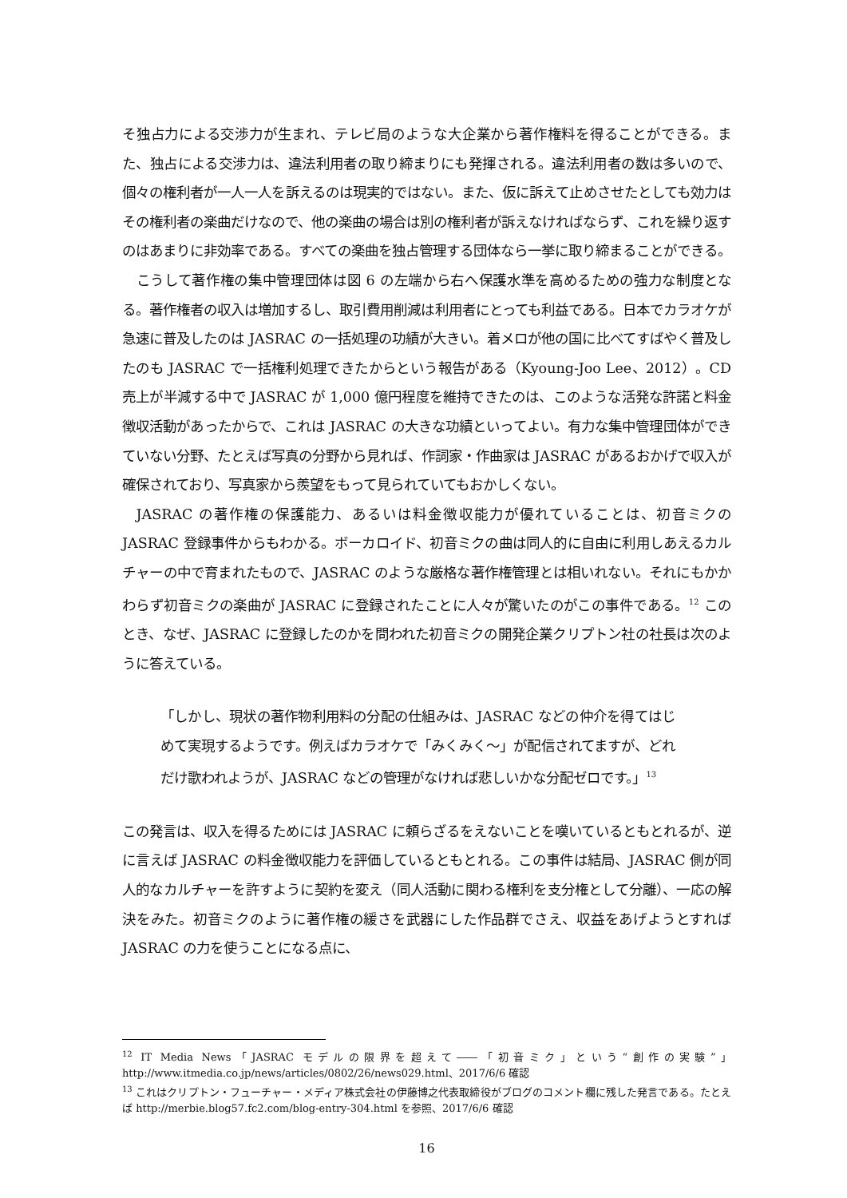そ独占力による交渉力が生まれ、テレビ局のような大企業から著作権料を得ることができる。また、独占による交渉力は、違法利用者の取り締まりにも発揮される。違法利用者の数は多いので、個々の権利者が一人一人を訴えるのは現実的ではない。また、仮に訴えて止めさせたとしても効力はその権利者の楽曲だけなので、他の楽曲の場合は別の権利者が訴えなければならず、これを繰り返すのはあまりに非効率である。すべての楽曲を独占管理する団体なら一挙に取り締まることができる。
こうして著作権の集中管理団体は図 6 の左端から右へ保護水準を高めるための強力な制度となる。著作権者の収入は増加するし、取引費用削減は利用者にとっても利益である。日本でカラオケが急速に普及したのは JASRAC の一括処理の功績が大きい。着メロが他の国に比べてすばやく普及したのも JASRAC で一括権利処理できたからという報告がある（Kyoung-Joo Lee、2012）。CD 売上が半減する中で JASRAC が 1,000 億円程度を維持できたのは、このような活発な許諾と料金徴収活動があったからで、これは JASRAC の大きな功績といってよい。有力な集中管理団体ができていない分野、たとえば写真の分野から見れば、作詞家・作曲家は JASRAC があるおかげで収入が確保されており、写真家から羨望をもって見られていてもおかしくない。
JASRAC の著作権の保護能力、あるいは料金徴収能力が優れていることは、初音ミクの JASRAC 登録事件からもわかる。ボーカロイド、初音ミクの曲は同人的に自由に利用しあえるカルチャーの中で育まれたもので、JASRAC のような厳格な著作権管理とは相いれない。それにもかかわらず初音ミクの楽曲が JASRAC に登録されたことに人々が驚いたのがこの事件である。<sup>12</sup> このとき、なぜ、JASRAC に登録したのかを問われた初音ミクの開発企業クリプトン社の社長は次のように答えている。
「しかし、現状の著作物利用料の分配の仕組みは、JASRAC などの仲介を得てはじめて実現するようです。例えばカラオケで「みくみく～」が配信されてますが、どれだけ歌われようが、JASRAC などの管理がなければ悲しいかな分配ゼロです。」<sup>13</sup>
この発言は、収入を得るためには JASRAC に頼らざるをえないことを嘆いているともとれるが、逆に言えば JASRAC の料金徴収能力を評価しているともとれる。この事件は結局、JASRAC 側が同人的なカルチャーを許すように契約を変え（同人活動に関わる権利を支分権として分離）、一応の解決をみた。初音ミクのように著作権の緩さを武器にした作品群でさえ、収益をあげようとすれば JASRAC の力を使うことになる点に、
<sup>12</sup> IT Media News「JASRAC モデルの限界を超えて――「初音ミク」という“創作の実験”」 http://www.itmedia.co.jp/news/articles/0802/26/news029.html、2017/6/6 確認
<sup>13</sup> これはクリプトン・フューチャー・メディア株式会社の伊藤博之代表取締役がブログのコメント欄に残した発言である。たとえば http://merbie.blog57.fc2.com/blog-entry-304.html を参照、2017/6/6 確認
16